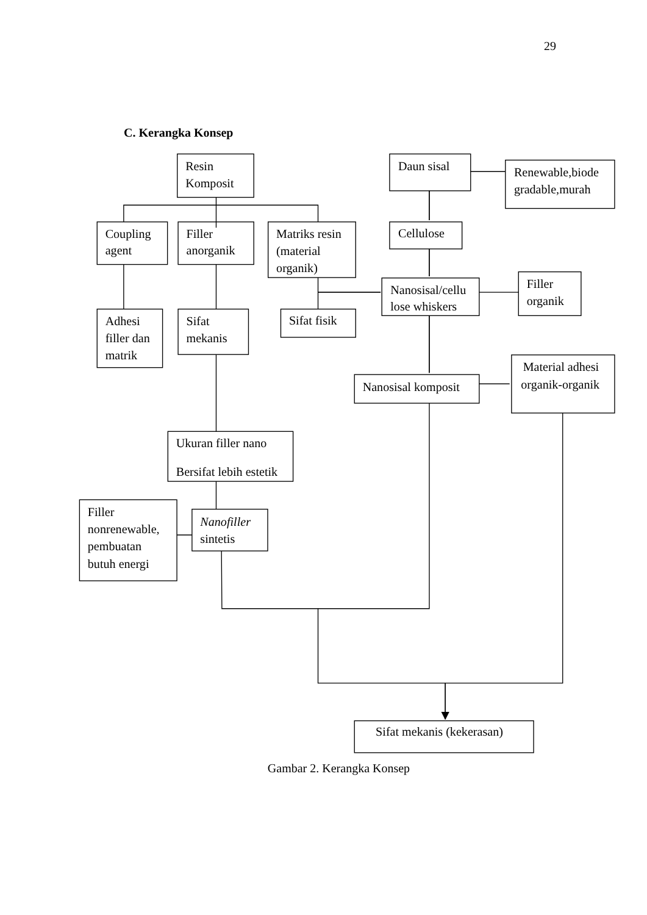29
C. Kerangka Konsep
Resin
Komposit
Daun sisal
Renewable,biode
gradable,murah
Coupling
agent
Filler
anorganik
Matriks resin
(material
organik)
Cellulose
Nanosisal/cellu
lose whiskers
Filler
organik
Adhesi
filler dan
matrik
Sifat
mekanis
Sifat fisik
Nanosisal komposit
Material adhesi
organik-organik
Ukuran filler nano
Bersifat lebih estetik
Filler
nonrenewable,
pembuatan
butuh energi
Nanofiller
sintetis
Sifat mekanis (kekerasan)
Gambar 2. Kerangka Konsep